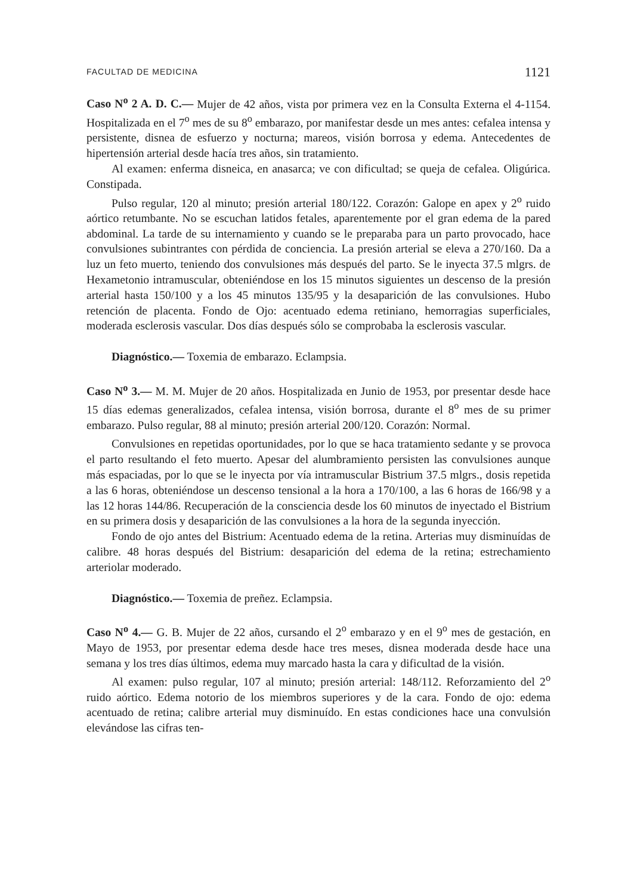FACULTAD DE MEDICINA 1121
Caso N<sup>o</sup> 2 A. D. C.— Mujer de 42 años, vista por primera vez en la Consulta Externa el 4-1154. Hospitalizada en el 7<sup>o</sup> mes de su 8<sup>o</sup> embarazo, por manifestar desde un mes antes: cefalea intensa y persistente, disnea de esfuerzo y nocturna; mareos, visión borrosa y edema. Antecedentes de hipertensión arterial desde hacía tres años, sin tratamiento.
Al examen: enferma disneica, en anasarca; ve con dificultad; se queja de cefalea. Oligúrica. Constipada.
Pulso regular, 120 al minuto; presión arterial 180/122. Corazón: Galope en apex y 2<sup>o</sup> ruido aórtico retumbante. No se escuchan latidos fetales, aparentemente por el gran edema de la pared abdominal. La tarde de su internamiento y cuando se le preparaba para un parto provocado, hace convulsiones subintrantes con pérdida de conciencia. La presión arterial se eleva a 270/160. Da a luz un feto muerto, teniendo dos convulsiones más después del parto. Se le inyecta 37.5 mlgrs. de Hexametonio intramuscular, obteniéndose en los 15 minutos siguientes un descenso de la presión arterial hasta 150/100 y a los 45 minutos 135/95 y la desaparición de las convulsiones. Hubo retención de placenta. Fondo de Ojo: acentuado edema retiniano, hemorragias superficiales, moderada esclerosis vascular. Dos días después sólo se comprobaba la esclerosis vascular.
Diagnóstico.— Toxemia de embarazo. Eclampsia.
Caso N<sup>o</sup> 3.— M. M. Mujer de 20 años. Hospitalizada en Junio de 1953, por presentar desde hace 15 días edemas generalizados, cefalea intensa, visión borrosa, durante el 8<sup>o</sup> mes de su primer embarazo. Pulso regular, 88 al minuto; presión arterial 200/120. Corazón: Normal.
Convulsiones en repetidas oportunidades, por lo que se haca tratamiento sedante y se provoca el parto resultando el feto muerto. Apesar del alumbramiento persisten las convulsiones aunque más espaciadas, por lo que se le inyecta por vía intramuscular Bistrium 37.5 mlgrs., dosis repetida a las 6 horas, obteniéndose un descenso tensional a la hora a 170/100, a las 6 horas de 166/98 y a las 12 horas 144/86. Recuperación de la consciencia desde los 60 minutos de inyectado el Bistrium en su primera dosis y desaparición de las convulsiones a la hora de la segunda inyección.
Fondo de ojo antes del Bistrium: Acentuado edema de la retina. Arterias muy disminuídas de calibre. 48 horas después del Bistrium: desaparición del edema de la retina; estrechamiento arteriolar moderado.
Diagnóstico.— Toxemia de preñez. Eclampsia.
Caso N<sup>o</sup> 4.— G. B. Mujer de 22 años, cursando el 2<sup>o</sup> embarazo y en el 9<sup>o</sup> mes de gestación, en Mayo de 1953, por presentar edema desde hace tres meses, disnea moderada desde hace una semana y los tres días últimos, edema muy marcado hasta la cara y dificultad de la visión.
Al examen: pulso regular, 107 al minuto; presión arterial: 148/112. Reforzamiento del 2<sup>o</sup> ruido aórtico. Edema notorio de los miembros superiores y de la cara. Fondo de ojo: edema acentuado de retina; calibre arterial muy disminuído. En estas condiciones hace una convulsión elevándose las cifras ten-